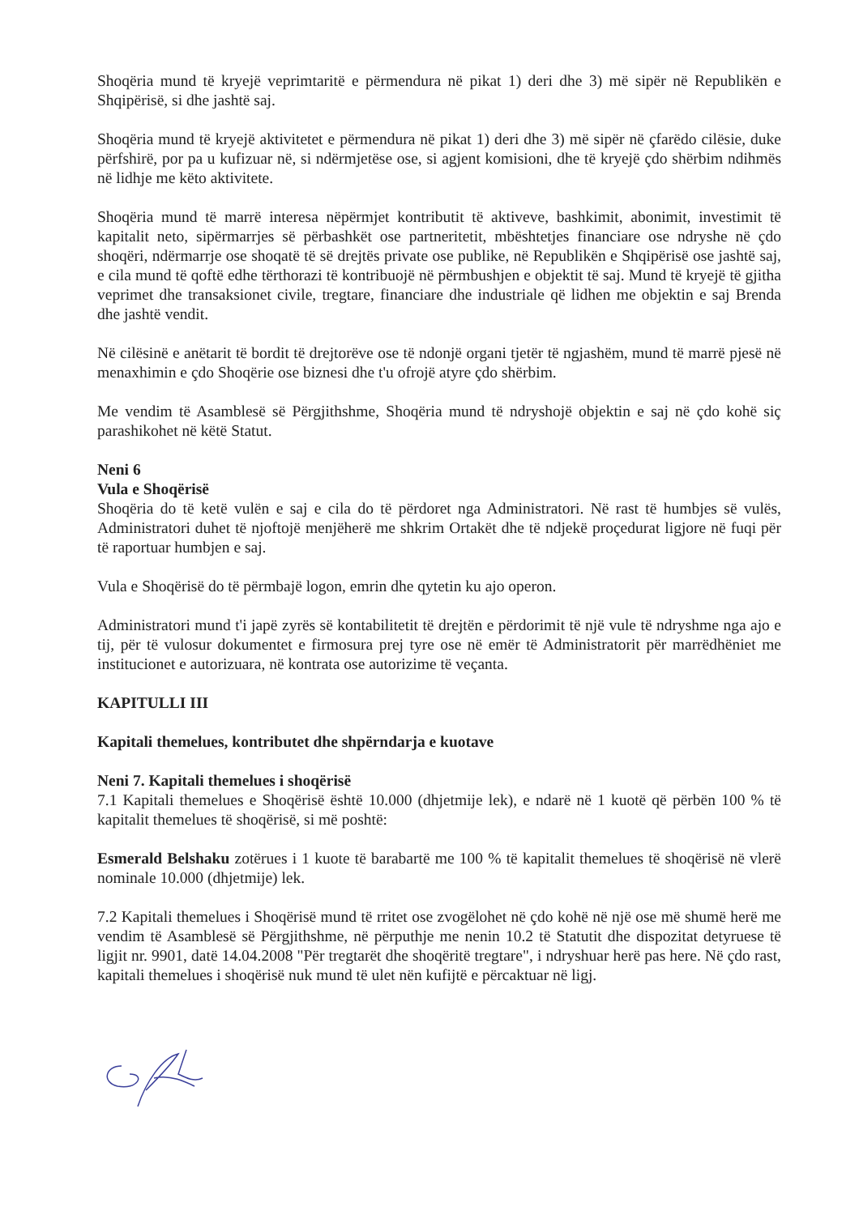Shoqëria mund të kryejë veprimtaritë e përmendura në pikat 1) deri dhe 3) më sipër në Republikën e Shqipërisë, si dhe jashtë saj.
Shoqëria mund të kryejë aktivitetet e përmendura në pikat 1) deri dhe 3) më sipër në çfarëdo cilësie, duke përfshirë, por pa u kufizuar në, si ndërmjetëse ose, si agjent komisioni, dhe të kryejë çdo shërbim ndihmës në lidhje me këto aktivitete.
Shoqëria mund të marrë interesa nëpërmjet kontributit të aktiveve, bashkimit, abonimit, investimit të kapitalit neto, sipërmarrjes së përbashkët ose partneritetit, mbështetjes financiare ose ndryshe në çdo shoqëri, ndërmarrje ose shoqatë të së drejtës private ose publike, në Republikën e Shqipërisë ose jashtë saj, e cila mund të qoftë edhe tërthorazi të kontribuojë në përmbushjen e objektit të saj. Mund të kryejë të gjitha veprimet dhe transaksionet civile, tregtare, financiare dhe industriale që lidhen me objektin e saj Brenda dhe jashtë vendit.
Në cilësinë e anëtarit të bordit të drejtorëve ose të ndonjë organi tjetër të ngjashëm, mund të marrë pjesë në menaxhimin e çdo Shoqërie ose biznesi dhe t'u ofrojë atyre çdo shërbim.
Me vendim të Asamblesë së Përgjithshme, Shoqëria mund të ndryshojë objektin e saj në çdo kohë siç parashikohet në këtë Statut.
Neni 6
Vula e Shoqërisë
Shoqëria do të ketë vulën e saj e cila do të përdoret nga Administratori. Në rast të humbjes së vulës, Administratori duhet të njoftojë menjëherë me shkrim Ortakët dhe të ndjekë proçedurat ligjore në fuqi për të raportuar humbjen e saj.
Vula e Shoqërisë do të përmbajë logon, emrin dhe qytetin ku ajo operon.
Administratori mund t'i japë zyrës së kontabilitetit të drejtën e përdorimit të një vule të ndryshme nga ajo e tij, për të vulosur dokumentet e firmosura prej tyre ose në emër të Administratorit për marrëdhëniet me institucionet e autorizuara, në kontrata ose autorizime të veçanta.
KAPITULLI III
Kapitali themelues, kontributet dhe shpërndarja e kuotave
Neni 7. Kapitali themelues i shoqërisë
7.1 Kapitali themelues e Shoqërisë është 10.000 (dhjetmije lek), e ndarë në 1 kuotë që përbën 100 % të kapitalit themelues të shoqërisë, si më poshtë:
Esmerald Belshaku zotërues i 1 kuote të barabartë me 100 % të kapitalit themelues të shoqërisë në vlerë nominale 10.000 (dhjetmije) lek.
7.2 Kapitali themelues i Shoqërisë mund të rritet ose zvogëlohet në çdo kohë në një ose më shumë herë me vendim të Asamblesë së Përgjithshme, në përputhje me nenin 10.2 të Statutit dhe dispozitat detyruese të ligjit nr. 9901, datë 14.04.2008 "Për tregtarët dhe shoqëritë tregtare", i ndryshuar herë pas here. Në çdo rast, kapitali themelues i shoqërisë nuk mund të ulet nën kufijtë e përcaktuar në ligj.